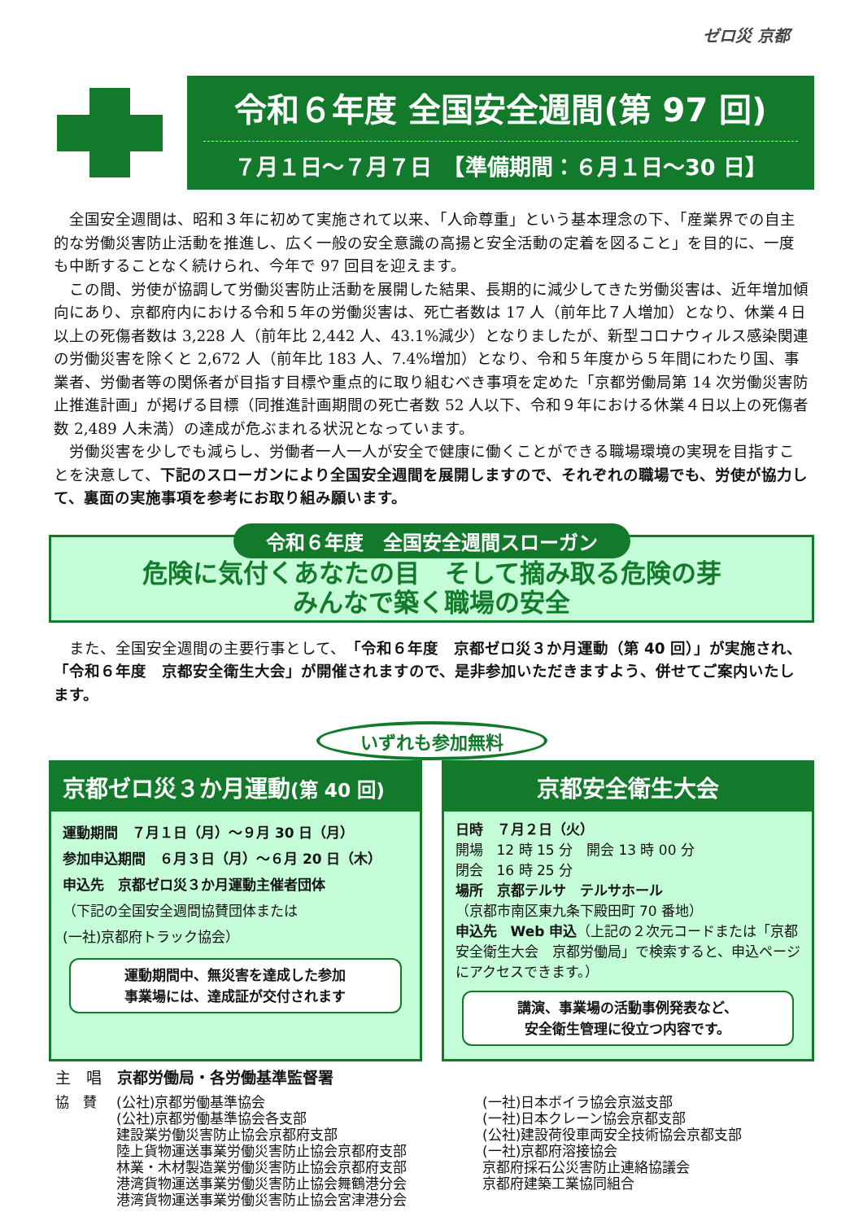ゼロ災 京都
令和６年度 全国安全週間(第 97 回)
７月１日～７月７日　【準備期間：６月１日～30 日】
全国安全週間は、昭和３年に初めて実施されて以来、「人命尊重」という基本理念の下、「産業界での自主的な労働災害防止活動を推進し、広く一般の安全意識の高揚と安全活動の定着を図ること」を目的に、一度も中断することなく続けられ、今年で 97 回目を迎えます。
この間、労使が協調して労働災害防止活動を展開した結果、長期的に減少してきた労働災害は、近年増加傾向にあり、京都府内における令和５年の労働災害は、死亡者数は 17 人（前年比７人増加）となり、休業４日以上の死傷者数は 3,228 人（前年比 2,442 人、43.1%減少）となりましたが、新型コロナウィルス感染関連の労働災害を除くと 2,672 人（前年比 183 人、7.4%増加）となり、令和５年度から５年間にわたり国、事業者、労働者等の関係者が目指す目標や重点的に取り組むべき事項を定めた「京都労働局第 14 次労働災害防止推進計画」が掲げる目標（同推進計画期間の死亡者数 52 人以下、令和９年における休業４日以上の死傷者数 2,489 人未満）の達成が危ぶまれる状況となっています。
労働災害を少しでも減らし、労働者一人一人が安全で健康に働くことができる職場環境の実現を目指すことを決意して、下記のスローガンにより全国安全週間を展開しますので、それぞれの職場でも、労使が協力して、裏面の実施事項を参考にお取り組み願います。
令和６年度　全国安全週間スローガン
危険に気付くあなたの目　そして摘み取る危険の芽
みんなで築く職場の安全
また、全国安全週間の主要行事として、「令和６年度　京都ゼロ災３か月運動（第 40 回）」が実施され、「令和６年度　京都安全衛生大会」が開催されますので、是非参加いただきますよう、併せてご案内いたします。
いずれも参加無料
京都ゼロ災３か月運動(第 40 回)
運動期間　７月１日（月）～９月 30 日（月）
参加申込期間　６月３日（月）～６月 20 日（木）
申込先　京都ゼロ災３か月運動主催者団体
（下記の全国安全週間協賛団体または
(一社)京都府トラック協会）
運動期間中、無災害を達成した参加
事業場には、達成証が交付されます
京都安全衛生大会
日時　７月２日（火）
開場　12 時 15 分　開会 13 時 00 分
閉会　16 時 25 分
場所　京都テルサ　テルサホール
（京都市南区東九条下殿田町 70 番地）
申込先　Web 申込（上記の２次元コードまたは「京都安全衛生大会　京都労働局」で検索すると、申込ページにアクセスできます。）
講演、事業場の活動事例発表など、
安全衛生管理に役立つ内容です。
主　唱　京都労働局・各労働基準監督署
協　賛 (公社)京都労働基準協会
(公社)京都労働基準協会各支部
建設業労働災害防止協会京都府支部
陸上貨物運送事業労働災害防止協会京都府支部
林業・木材製造業労働災害防止協会京都府支部
港湾貨物運送事業労働災害防止協会舞鶴港分会
港湾貨物運送事業労働災害防止協会宮津港分会
(一社)日本ボイラ協会京滋支部
(一社)日本クレーン協会京都支部
(公社)建設荷役車両安全技術協会京都支部
(一社)京都府溶接協会
京都府採石公災害防止連絡協議会
京都府建築工業協同組合